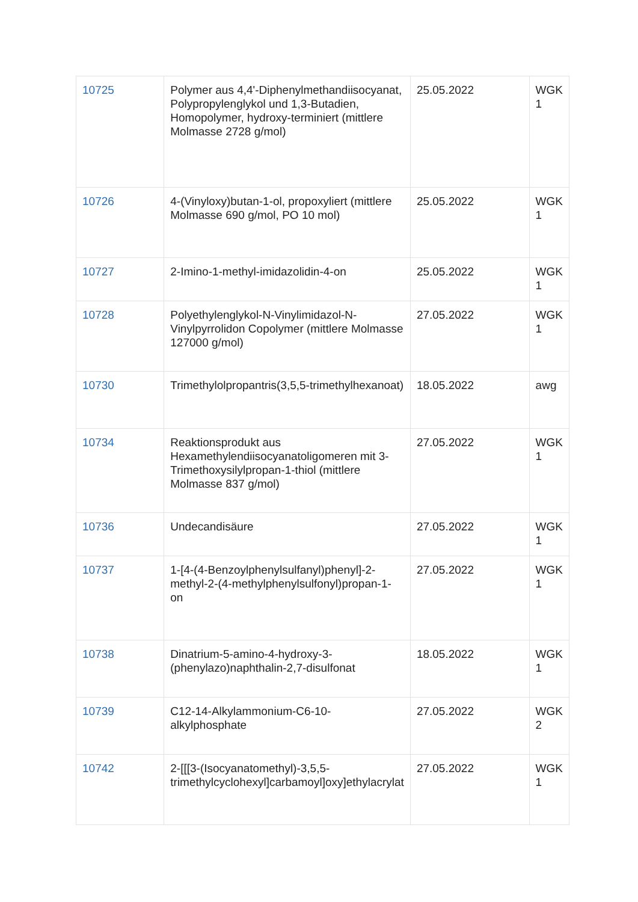| 10725 | Polymer aus 4,4'-Diphenylmethandiisocyanat, Polypropylenglykol und 1,3-Butadien, Homopolymer, hydroxy-terminiert (mittlere Molmasse 2728 g/mol) | 25.05.2022 | WGK 1 |
| 10726 | 4-(Vinyloxy)butan-1-ol, propoxyliert (mittlere Molmasse 690 g/mol, PO 10 mol) | 25.05.2022 | WGK 1 |
| 10727 | 2-Imino-1-methyl-imidazolidin-4-on | 25.05.2022 | WGK 1 |
| 10728 | Polyethylenglykol-N-Vinylimidazol-N-Vinylpyrrolidon Copolymer (mittlere Molmasse 127000 g/mol) | 27.05.2022 | WGK 1 |
| 10730 | Trimethylolpropantris(3,5,5-trimethylhexanoat) | 18.05.2022 | awg |
| 10734 | Reaktionsprodukt aus Hexamethylendiisocyanatoligomeren mit 3-Trimethoxysilylpropan-1-thiol (mittlere Molmasse 837 g/mol) | 27.05.2022 | WGK 1 |
| 10736 | Undecandisäure | 27.05.2022 | WGK 1 |
| 10737 | 1-[4-(4-Benzoylphenylsulfanyl)phenyl]-2-methyl-2-(4-methylphenylsulfonyl)propan-1-on | 27.05.2022 | WGK 1 |
| 10738 | Dinatrium-5-amino-4-hydroxy-3-(phenylazo)naphthalin-2,7-disulfonat | 18.05.2022 | WGK 1 |
| 10739 | C12-14-Alkylammonium-C6-10-alkylphosphate | 27.05.2022 | WGK 2 |
| 10742 | 2-[[[3-(Isocyanatomethyl)-3,5,5-trimethylcyclohexyl]carbamoyl]oxy]ethylacrylat | 27.05.2022 | WGK 1 |